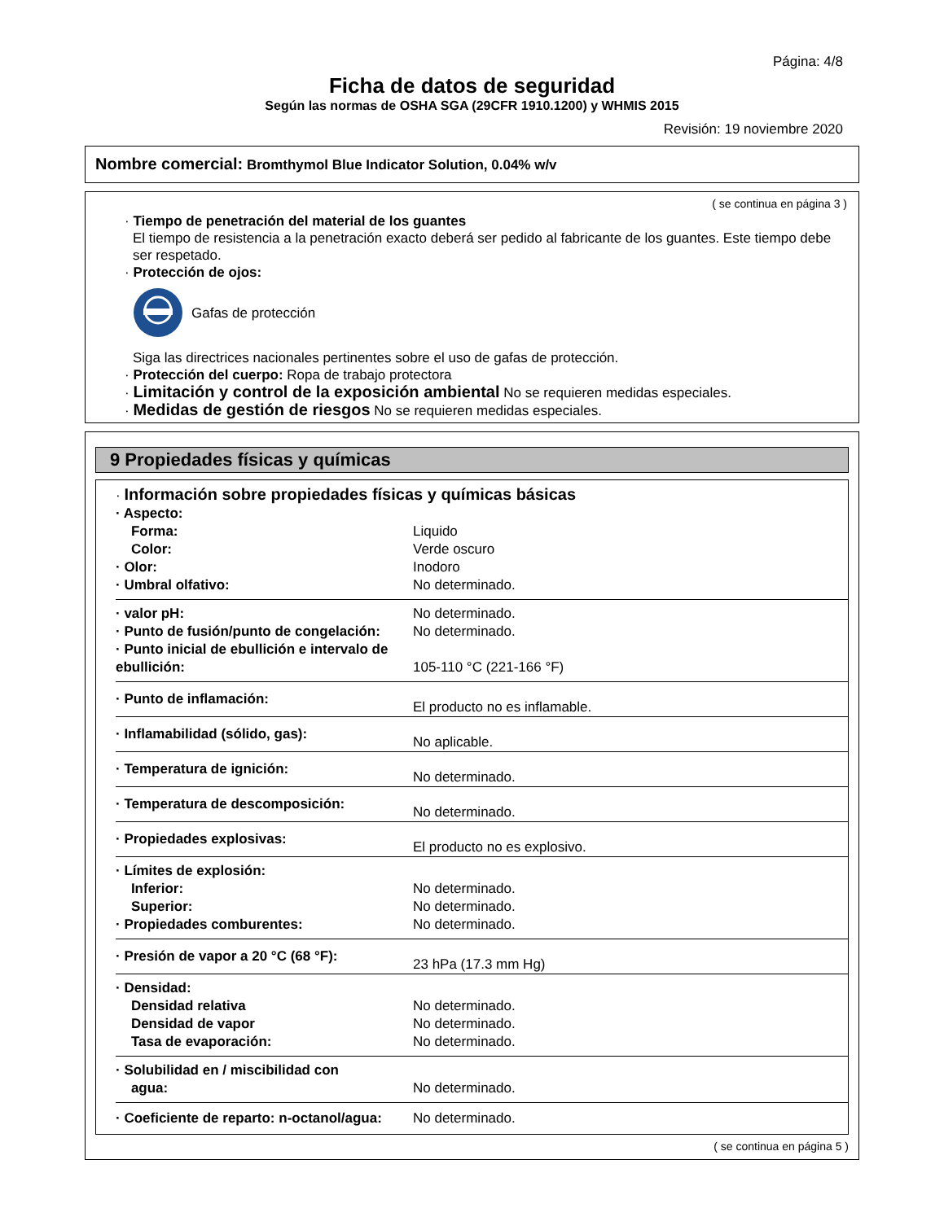Página: 4/8
Ficha de datos de seguridad
Según las normas de OSHA SGA (29CFR 1910.1200) y WHMIS 2015
Revisión: 19 noviembre 2020
Nombre comercial: Bromthymol Blue Indicator Solution, 0.04% w/v
( se continua en página 3 )
· Tiempo de penetración del material de los guantes
El tiempo de resistencia a la penetración exacto deberá ser pedido al fabricante de los guantes. Este tiempo debe ser respetado.
· Protección de ojos:
Gafas de protección
Siga las directrices nacionales pertinentes sobre el uso de gafas de protección.
· Protección del cuerpo: Ropa de trabajo protectora
· Limitación y control de la exposición ambiental No se requieren medidas especiales.
· Medidas de gestión de riesgos No se requieren medidas especiales.
9 Propiedades físicas y químicas
| · Información sobre propiedades físicas y químicas básicas | |
| · Aspecto: | |
| Forma: | Liquido |
| Color: | Verde oscuro |
| · Olor: | Inodoro |
| · Umbral olfativo: | No determinado. |
| · valor pH: | No determinado. |
| · Punto de fusión/punto de congelación: | No determinado. |
| · Punto inicial de ebullición e intervalo de ebullición: | 105-110 °C (221-166 °F) |
| · Punto de inflamación: | El producto no es inflamable. |
| · Inflamabilidad (sólido, gas): | No aplicable. |
| · Temperatura de ignición: | No determinado. |
| · Temperatura de descomposición: | No determinado. |
| · Propiedades explosivas: | El producto no es explosivo. |
| · Límites de explosión: | |
| Inferior: | No determinado. |
| Superior: | No determinado. |
| · Propiedades comburentes: | No determinado. |
| · Presión de vapor a 20 °C (68 °F): | 23 hPa (17.3 mm Hg) |
| · Densidad: | |
| Densidad relativa | No determinado. |
| Densidad de vapor | No determinado. |
| Tasa de evaporación: | No determinado. |
| · Solubilidad en / miscibilidad con agua: | No determinado. |
| · Coeficiente de reparto: n-octanol/agua: | No determinado. |
( se continua en página 5 )